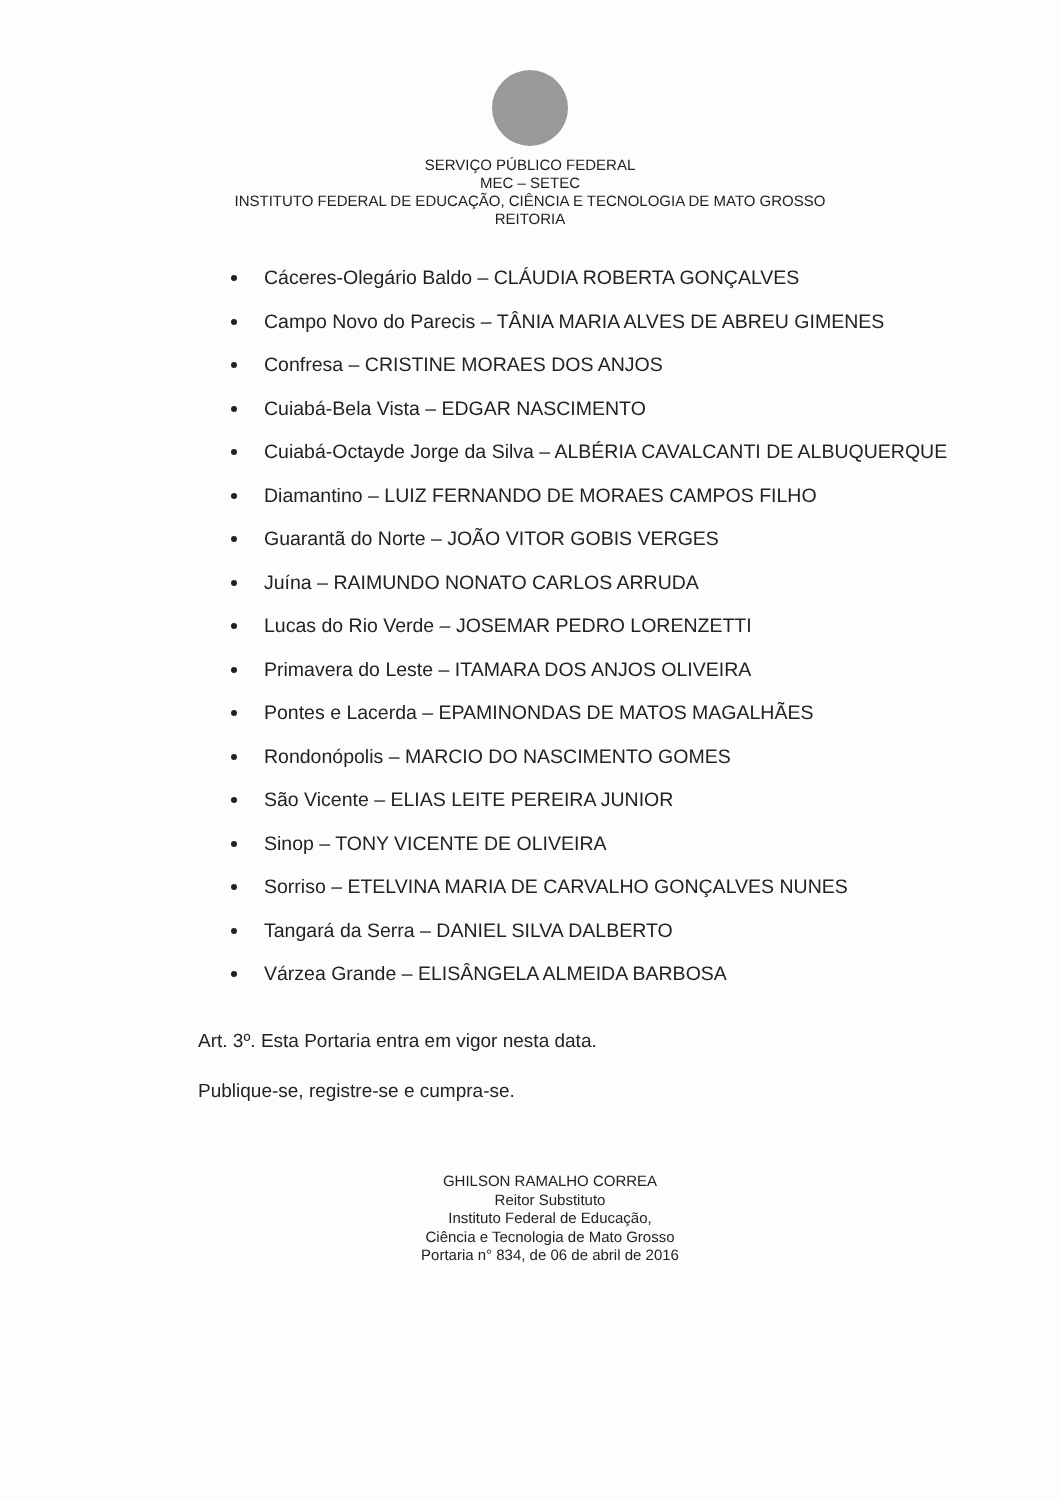SERVIÇO PÚBLICO FEDERAL
MEC – SETEC
INSTITUTO FEDERAL DE EDUCAÇÃO, CIÊNCIA E TECNOLOGIA DE MATO GROSSO
REITORIA
Cáceres-Olegário Baldo – CLÁUDIA ROBERTA GONÇALVES
Campo Novo do Parecis – TÂNIA MARIA ALVES DE ABREU GIMENES
Confresa – CRISTINE MORAES DOS ANJOS
Cuiabá-Bela Vista – EDGAR NASCIMENTO
Cuiabá-Octayde Jorge da Silva – ALBÉRIA CAVALCANTI DE ALBUQUERQUE
Diamantino – LUIZ FERNANDO DE MORAES CAMPOS FILHO
Guarantã do Norte – JOÃO VITOR GOBIS VERGES
Juína – RAIMUNDO NONATO CARLOS ARRUDA
Lucas do Rio Verde – JOSEMAR PEDRO LORENZETTI
Primavera do Leste – ITAMARA DOS ANJOS OLIVEIRA
Pontes e Lacerda – EPAMINONDAS DE MATOS MAGALHÃES
Rondonópolis – MARCIO DO NASCIMENTO GOMES
São Vicente – ELIAS LEITE PEREIRA JUNIOR
Sinop – TONY VICENTE DE OLIVEIRA
Sorriso – ETELVINA MARIA DE CARVALHO GONÇALVES NUNES
Tangará da Serra – DANIEL SILVA DALBERTO
Várzea Grande – ELISÂNGELA ALMEIDA BARBOSA
Art. 3º. Esta Portaria entra em vigor nesta data.
Publique-se, registre-se e cumpra-se.
GHILSON RAMALHO CORREA
Reitor Substituto
Instituto Federal de Educação,
Ciência e Tecnologia de Mato Grosso
Portaria n° 834, de 06 de abril de 2016